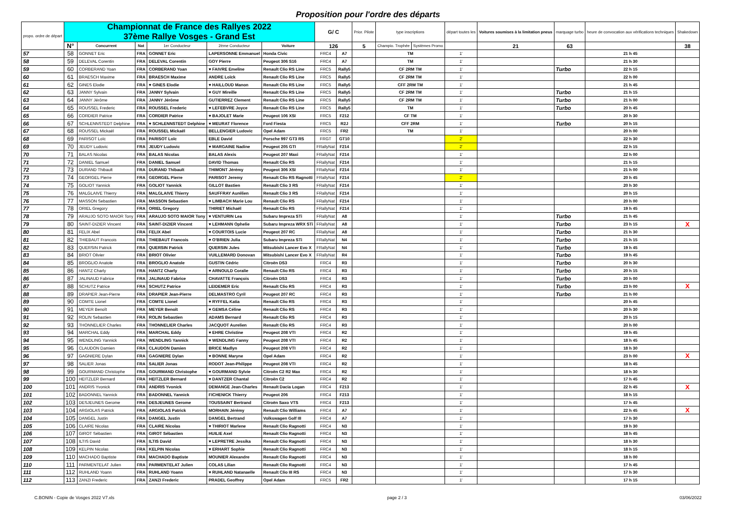Proposition pour l'ordre des départs
| propo. ordre de départ | Championnat de France des Rallyes 2022 37ème Rallye Vosges - Grand Est | | | | | | G/ C | | Prior. Pilote | type inscriptions | | départ toutes les | Voitures soumises à la limitation pneus | marquage turbo | heure de convocation aux vérifications techniques | Shakedown |
| --- | --- | --- | --- | --- | --- | --- | --- | --- | --- | --- | --- | --- | --- | --- | --- | --- |
| | N° | Concurrent | Nat | 1er Conducteur | 2ème Conducteur | Voiture | 126 | | 5 | Champio. Trophée | Systèmes Promo | | 21 | 63 | | 38 |
| 57 | 58 | GONNET Eric | FRA | GONNET Eric | LAPERSONNE Emmanuel | Honda Civic | FRC4 | A7 | | TM | | 1' | | | 21 h 45 | |
| 58 | 59 | DELEVAL Corentin | FRA | DELEVAL Corentin | GOY Pierre | Peugeot 306 S16 | FRC4 | A7 | | TM | | 1' | | | 21 h 30 | |
| 59 | 60 | CORBERAND Yoan | FRA | CORBERAND Yoan | ♥ FAIVRE Emeline | Renault Clio RS Line | FRC5 | Rally5 | | CF 2RM TM | | 1' | | Turbo | 22 h 15 | |
| 60 | 61 | BRAESCH Maxime | FRA | BRAESCH Maxime | ANDRE Loïck | Renault Clio RS Line | FRC5 | Rally5 | | CF 2RM TM | | 1' | | | 22 h 00 | |
| 61 | 62 | GINES Elodie | FRA | ♥ GINES Elodie | ♥ HAILLOUD Manon | Renault Clio RS Line | FRC5 | Rally5 | | CFF 2RM TM | | 1' | | | 21 h 45 | |
| 62 | 63 | JANNY Sylvain | FRA | JANNY Sylvain | ♥ GUY Mireille | Renault Clio RS Line | FRC5 | Rally5 | | CF 2RM TM | | 1' | | Turbo | 21 h 15 | |
| 63 | 64 | JANNY Jérôme | FRA | JANNY Jérôme | GUTIERREZ Clement | Renault Clio RS Line | FRC5 | Rally5 | | CF 2RM TM | | 1' | | Turbo | 21 h 00 | |
| 64 | 65 | ROUSSEL Frederic | FRA | ROUSSEL Frederic | ♥ LEFEBVRE Joyce | Renault Clio RS Line | FRC5 | Rally5 | | TM | | 1' | | Turbo | 20 h 45 | |
| 65 | 66 | CORDIER Patrice | FRA | CORDIER Patrice | ♥ BAJOLET Marie | Peugeot 106 XSI | FRC5 | F212 | | CF TM | | 1' | | | 20 h 30 | |
| 66 | 67 | SCHLENNSTEDT Delphine | FRA | ♥ SCHLENNSTEDT Delphine | ♥ MEURAT Florence | Ford Fiesta | FRC5 | R2J | | CFF 2RM | | 1' | | Turbo | 20 h 15 | |
| 67 | 68 | ROUSSEL Mickaël | FRA | ROUSSEL Mickaël | BELLENGIER Ludovic | Opel Adam | FRC5 | FR2 | | TM | | 1' | | | 20 h 00 | |
| 68 | 69 | PARISOT Loïc | FRA | PARISOT Loïc | EBLE David | Porsche 997 GT3 RS | FRGT | GT10 | | | | 2' | | | 22 h 30 | |
| 69 | 70 | JEUDY Ludovic | FRA | JEUDY Ludovic | ♥ MARGAINE Nadine | Peugeot 205 GTI | FRallyNat | F214 | | | | 2' | | | 22 h 15 | |
| 70 | 71 | BALAS Nicolas | FRA | BALAS Nicolas | BALAS Alexis | Peugeot 207 Maxi | FRallyNat | F214 | | | | 1' | | | 22 h 00 | |
| 71 | 72 | DANIEL Samuel | FRA | DANIEL Samuel | DAVID Thomas | Renault Clio RS | FRallyNat | F214 | | | | 1' | | | 21 h 15 | |
| 72 | 73 | DURAND Thibault | FRA | DURAND Thibault | THIMONT Jérémy | Peugeot 306 XSI | FRallyNat | F214 | | | | 1' | | | 21 h 00 | |
| 73 | 74 | GEORGEL Pierre | FRA | GEORGEL Pierre | PARISOT Jeremy | Renault Clio RS Ragnotti | FRallyNat | F214 | | | | 2' | | | 20 h 45 | |
| 74 | 75 | GOLIOT Yannick | FRA | GOLIOT Yannick | GILLOT Bastien | Renault Clio 3 RS | FRallyNat | F214 | | | | 1' | | | 20 h 30 | |
| 75 | 76 | MALGLAIVE Thierry | FRA | MALGLAIVE Thierry | SAUFFRAY Aurélien | Renault Clio 3 RS | FRallyNat | F214 | | | | 1' | | | 20 h 15 | |
| 76 | 77 | MASSON Sebastien | FRA | MASSON Sebastien | ♥ LIMBACH Marie Lou | Renault Clio RS | FRallyNat | F214 | | | | 1' | | | 20 h 00 | |
| 77 | 78 | ORIEL Gregory | FRA | ORIEL Gregory | THIRIET Michaël | Renault Clio RS | FRallyNat | F214 | | | | 1' | | | 19 h 45 | |
| 78 | 79 | ARAUJO SOTO MAIOR Tony | FRA | ARAUJO SOTO MAIOR Tony | ♥ VENTURIN Lea | Subaru Impreza STi | FRallyNat | A8 | | | | 1' | | Turbo | 21 h 45 | |
| 79 | 80 | SAINT-DIZIER Vincent | FRA | SAINT-DIZIER Vincent | ♥ LEHMANN Ophelie | Subaru Impreza WRX STi | FRallyNat | A8 | | | | 1' | | Turbo | 23 h 15 | X |
| 80 | 81 | FELIX Abel | FRA | FELIX Abel | ♥ COURTOIS Lucie | Peugeot 207 RC | FRallyNat | A8 | | | | 1' | | Turbo | 21 h 30 | |
| 81 | 82 | THIEBAUT Francois | FRA | THIEBAUT Francois | ♥ O'BRIEN Julia | Subaru Impreza STi | FRallyNat | N4 | | | | 1' | | Turbo | 21 h 15 | |
| 82 | 83 | QUERSIN Patrick | FRA | QUERSIN Patrick | QUERSIN Jules | Mitsubishi Lancer Evo X | FRallyNat | N4 | | | | 1' | | Turbo | 19 h 45 | |
| 83 | 84 | BRIOT Olivier | FRA | BRIOT Olivier | VUILLEMARD Donovan | Mitsubishi Lancer Evo X | FRallyNat | R4 | | | | 1' | | Turbo | 19 h 45 | |
| 84 | 85 | BROGLIO Anatole | FRA | BROGLIO Anatole | GUSTIN Cédric | Citroën DS3 | FRC4 | R3 | | | | 1' | | Turbo | 20 h 30 | |
| 85 | 86 | HANTZ Charly | FRA | HANTZ Charly | ♥ ARNOULD Coralie | Renault Clio RS | FRC4 | R3 | | | | 1' | | Turbo | 20 h 15 | |
| 86 | 87 | JALINAUD Fabrice | FRA | JALINAUD Fabrice | CHAVATTE François | Citroën DS3 | FRC4 | R3 | | | | 1' | | Turbo | 20 h 00 | |
| 87 | 88 | SCHUTZ Patrice | FRA | SCHUTZ Patrice | LEIDEMER Eric | Renault Clio RS | FRC4 | R3 | | | | 1' | | Turbo | 23 h 00 | X |
| 88 | 89 | DRAPIER Jean-Pierre | FRA | DRAPIER Jean-Pierre | DELMASTRO Cyril | Peugeot 207 RC | FRC4 | R3 | | | | 1' | | Turbo | 21 h 00 | |
| 89 | 90 | COMTE Lionel | FRA | COMTE Lionel | ♥ RYFFEL Katia | Renault Clio RS | FRC4 | R3 | | | | 1' | | | 20 h 45 | |
| 90 | 91 | MEYER Benoît | FRA | MEYER Benoît | ♥ GEMSA Céline | Renault Clio RS | FRC4 | R3 | | | | 1' | | | 20 h 30 | |
| 91 | 92 | ROLIN Sebastien | FRA | ROLIN Sebastien | ADAMS Bernard | Renault Clio RS | FRC4 | R3 | | | | 1' | | | 20 h 15 | |
| 92 | 93 | THONNELIER Charles | FRA | THONNELIER Charles | JACQUOT Aurelien | Renault Clio RS | FRC4 | R3 | | | | 1' | | | 20 h 00 | |
| 93 | 94 | MARCHAL Eddy | FRA | MARCHAL Eddy | ♥ EHRE Christine | Peugeot 208 VTI | FRC4 | R2 | | | | 1' | | | 19 h 45 | |
| 94 | 95 | WENDLING Yannick | FRA | WENDLING Yannick | ♥ WENDLING Fanny | Peugeot 208 VTI | FRC4 | R2 | | | | 1' | | | 18 h 45 | |
| 95 | 96 | CLAUDON Damien | FRA | CLAUDON Damien | BRICE Madlyn | Peugeot 208 VTI | FRC4 | R2 | | | | 1' | | | 18 h 30 | |
| 96 | 97 | GAGNIERE Dylan | FRA | GAGNIERE Dylan | ♥ BONNE Maryne | Opel Adam | FRC4 | R2 | | | | 1' | | | 23 h 00 | X |
| 97 | 98 | SALIER Jonas | FRA | SALIER Jonas | RODOT Jean-Philippe | Peugeot 208 VTI | FRC4 | R2 | | | | 1' | | | 18 h 45 | |
| 98 | 99 | GOURMAND Christophe | FRA | GOURMAND Christophe | ♥ GOURMAND Sylvie | Citroën C2 R2 Max | FRC4 | R2 | | | | 1' | | | 18 h 30 | |
| 99 | 100 | HEITZLER Bernard | FRA | HEITZLER Bernard | ♥ DANTZER Chantal | Citroën C2 | FRC4 | R2 | | | | 1' | | | 17 h 45 | |
| 100 | 101 | ANDRIS Yvonick | FRA | ANDRIS Yvonick | DEMANGE Jean-Charles | Renault Dacia Logan | FRC4 | F213 | | | | 1' | | | 22 h 45 | X |
| 101 | 102 | BADONNEL Yannick | FRA | BADONNEL Yannick | FICHENICK Thierry | Peugeot 206 | FRC4 | F213 | | | | 1' | | | 18 h 15 | |
| 102 | 103 | DESJEUNES Gerome | FRA | DESJEUNES Gerome | TOUSSAINT Bertrand | Citroën Saxo VTS | FRC4 | F213 | | | | 1' | | | 17 h 45 | |
| 103 | 104 | ARGIOLAS Patrick | FRA | ARGIOLAS Patrick | MORHAIN Jérémy | Renault Clio Williams | FRC4 | A7 | | | | 1' | | | 22 h 45 | X |
| 104 | 105 | DANGEL Justin | FRA | DANGEL Justin | DANGEL Bertrand | Volkswagen Golf III | FRC4 | A7 | | | | 1' | | | 17 h 30 | |
| 105 | 106 | CLAIRE Nicolas | FRA | CLAIRE Nicolas | ♥ THIRIOT Marlene | Renault Clio Ragnotti | FRC4 | N3 | | | | 1' | | | 19 h 30 | |
| 106 | 107 | GIROT Sébastien | FRA | GIROT Sébastien | HUILIE Axel | Renault Clio Ragnotti | FRC4 | N3 | | | | 1' | | | 18 h 45 | |
| 107 | 108 | ILTIS David | FRA | ILTIS David | ♥ LEPRETRE Jessika | Renault Clio Ragnotti | FRC4 | N3 | | | | 1' | | | 18 h 30 | |
| 108 | 109 | KELPIN Nicolas | FRA | KELPIN Nicolas | ♥ ERHART Sophie | Renault Clio Ragnotti | FRC4 | N3 | | | | 1' | | | 18 h 15 | |
| 109 | 110 | MACHADO Baptiste | FRA | MACHADO Baptiste | MOUNIER Alexandre | Renault Clio Ragnotti | FRC4 | N3 | | | | 1' | | | 18 h 00 | |
| 110 | 111 | PARMENTELAT Julien | FRA | PARMENTELAT Julien | COLAS Lilian | Renault Clio Ragnotti | FRC4 | N3 | | | | 1' | | | 17 h 45 | |
| 111 | 112 | RUHLAND Yoann | FRA | RUHLAND Yoann | ♥ RUHLAND Natanaelle | Renault Clio III RS | FRC4 | N3 | | | | 1' | | | 17 h 30 | |
| 112 | 113 | ZANZI Frederic | FRA | ZANZI Frederic | PRADEL Geoffrey | Opel Adam | FRC5 | FR2 | | | | 1' | | | 17 h 15 | |
C.BONIN - Copie de Vosges 2022 V7.xls page 2 / 3 03/06/2022